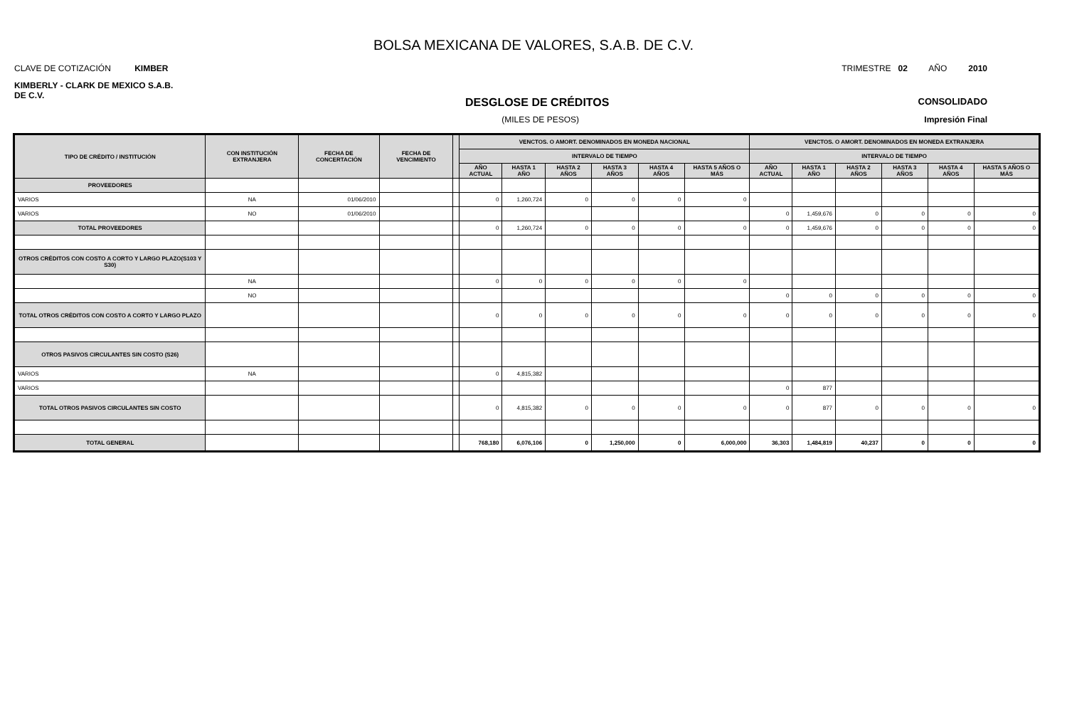BOLSA MEXICANA DE VALORES, S.A.B. DE C.V.
CLAVE DE COTIZACIÓN KIMBER TRIMESTRE 02 AÑO 2010
KIMBERLY - CLARK DE MEXICO S.A.B.
DE C.V.
DESGLOSE DE CRÉDITOS CONSOLIDADO
(MILES DE PESOS) Impresión Final
| TIPO DE CRÉDITO / INSTITUCIÓN | CON INSTITUCIÓN EXTRANJERA | FECHA DE CONCERTACIÓN | FECHA DE VENCIMIENTO | | VENCTOS. O AMORT. DENOMINADOS EN MONEDA NACIONAL | | | | | | VENCTOS. O AMORT. DENOMINADOS EN MONEDA EXTRANJERA | | | | | |
| --- | --- | --- | --- | --- | --- | --- | --- | --- | --- | --- | --- | --- | --- | --- | --- | --- |
| | | | | | INTERVALO DE TIEMPO | | | | | | INTERVALO DE TIEMPO | | | | | |
| | | | | | AÑO ACTUAL | HASTA 1 AÑO | HASTA 2 AÑOS | HASTA 3 AÑOS | HASTA 4 AÑOS | HASTA 5 AÑOS O MÁS | AÑO ACTUAL | HASTA 1 AÑO | HASTA 2 AÑOS | HASTA 3 AÑOS | HASTA 4 AÑOS | HASTA 5 AÑOS O MÁS |
| PROVEEDORES | | | | | | | | | | | | | | | | |
| VARIOS | NA | 01/06/2010 | | | 0 | 1,260,724 | 0 | 0 | 0 | 0 | | | | | | |
| VARIOS | NO | 01/06/2010 | | | | | | | | | 0 | 1,459,676 | 0 | 0 | 0 | 0 |
| TOTAL PROVEEDORES | | | | | 0 | 1,260,724 | 0 | 0 | 0 | 0 | 0 | 1,459,676 | 0 | 0 | 0 | 0 |
| OTROS CRÉDITOS CON COSTO A CORTO Y LARGO PLAZO(S103 Y S30) | | | | | | | | | | | | | | | | |
| | NA | | | | 0 | 0 | 0 | 0 | 0 | 0 | | | | | | |
| | NO | | | | | | | | | | 0 | 0 | 0 | 0 | 0 | 0 |
| TOTAL OTROS CRÉDITOS CON COSTO A CORTO Y LARGO PLAZO | | | | | 0 | 0 | 0 | 0 | 0 | 0 | 0 | 0 | 0 | 0 | 0 | 0 |
| OTROS PASIVOS CIRCULANTES SIN COSTO (S26) | | | | | | | | | | | | | | | | |
| VARIOS | NA | | | | 0 | 4,815,382 | | | | | | | | | | |
| VARIOS | | | | | | | | | | | 0 | 877 | | | | |
| TOTAL OTROS PASIVOS CIRCULANTES SIN COSTO | | | | | 0 | 4,815,382 | 0 | 0 | 0 | 0 | 0 | 877 | 0 | 0 | 0 | 0 |
| TOTAL GENERAL | | | | | 768,180 | 6,076,106 | 0 | 1,250,000 | 0 | 6,000,000 | 36,303 | 1,484,819 | 40,237 | 0 | 0 | 0 |